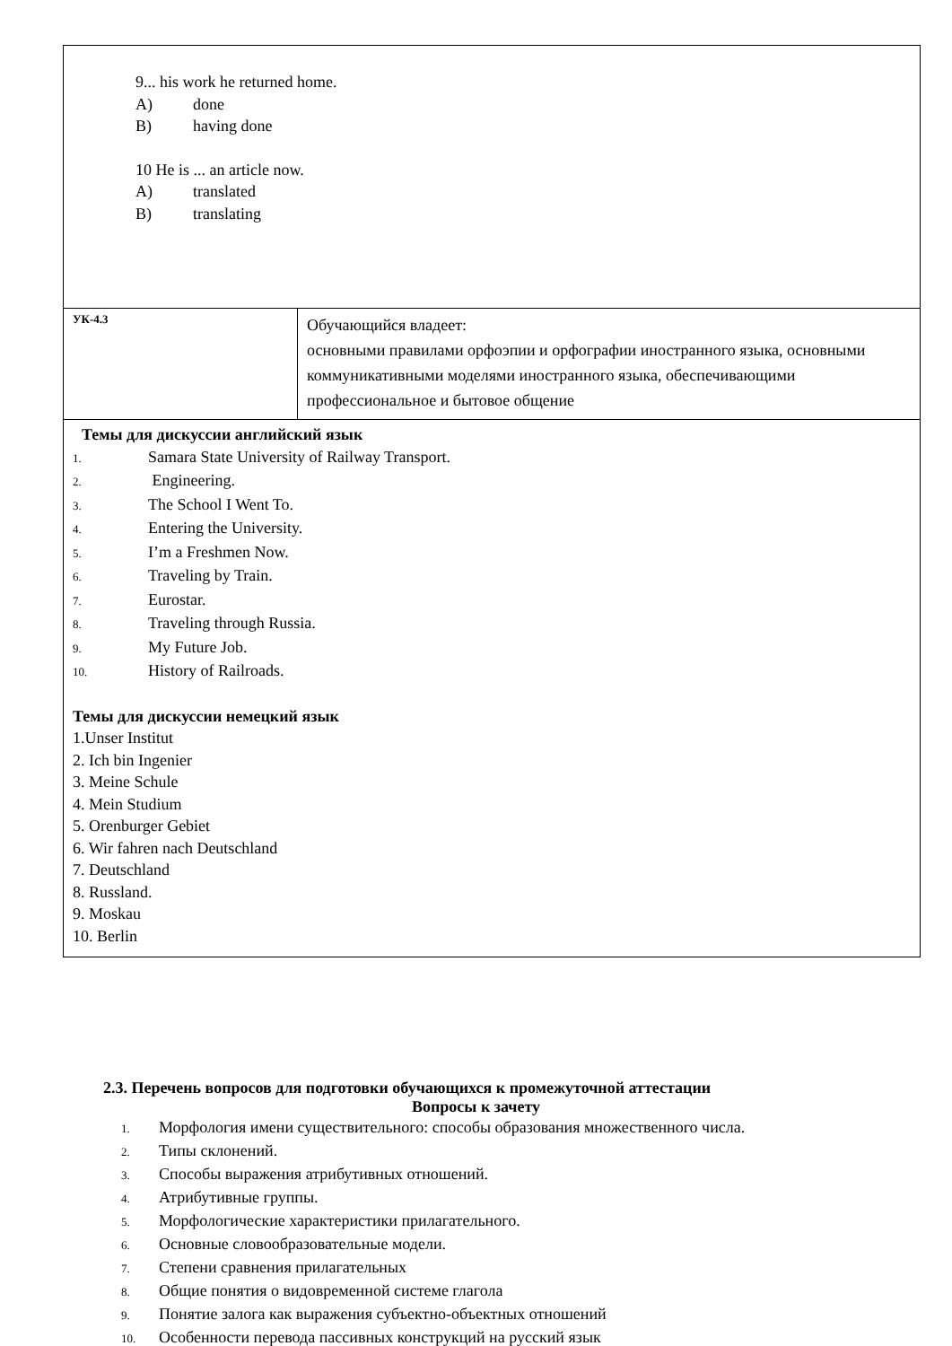| 9... his work he returned home. A) done B) having done 10 He is ... an article now. A) translated B) translating | |
| УК-4.3 | Обучающийся владеет: основными правилами орфоэпии и орфографии иностранного языка, основными коммуникативными моделями иностранного языка, обеспечивающими профессиональное и бытовое общение |
| Темы для дискуссии английский язык 1. Samara State University of Railway Transport. 2. Engineering. 3. The School I Went To. 4. Entering the University. 5. I’m a Freshmen Now. 6. Traveling by Train. 7. Eurostar. 8. Traveling through Russia. 9. My Future Job. 10. History of Railroads. Темы для дискуссии немецкий язык 1.Unser Institut 2. Ich bin Ingenier 3. Meine Schule 4. Mein Studium 5. Orenburger Gebiet 6. Wir fahren nach Deutschland 7. Deutschland 8. Russland. 9. Moskau 10. Berlin | |
2.3. Перечень вопросов для подготовки обучающихся к промежуточной аттестации
Вопросы к зачету
1. Морфология имени существительного: способы образования множественного числа.
2. Типы склонений.
3. Способы выражения атрибутивных отношений.
4. Атрибутивные группы.
5. Морфологические характеристики прилагательного.
6. Основные словообразовательные модели.
7. Степени сравнения прилагательных
8. Общие понятия о видовременной системе глагола
9. Понятие залога как выражения субъектно-объектных отношений
10. Особенности перевода пассивных конструкций на русский язык